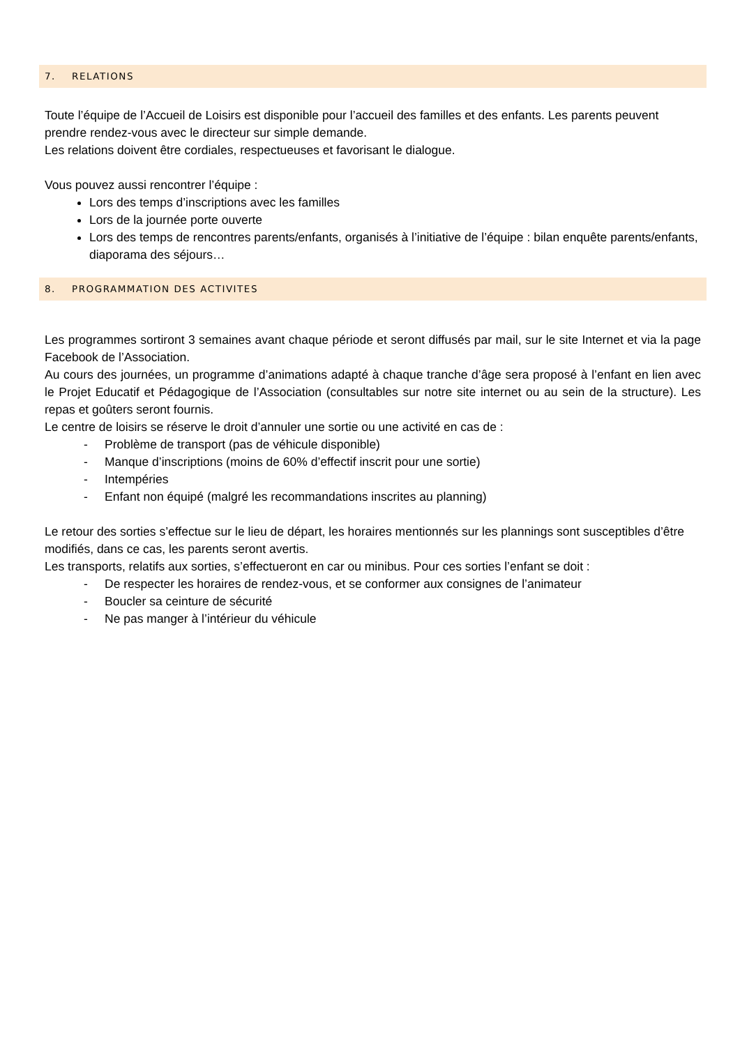7. RELATIONS
Toute l’équipe de l’Accueil de Loisirs est disponible pour l’accueil des familles et des enfants. Les parents peuvent prendre rendez-vous avec le directeur sur simple demande.
Les relations doivent être cordiales, respectueuses et favorisant le dialogue.
Vous pouvez aussi rencontrer l’équipe :
Lors des temps d’inscriptions avec les familles
Lors de la journée porte ouverte
Lors des temps de rencontres parents/enfants, organisés à l’initiative de l’équipe : bilan enquête parents/enfants, diaporama des séjours…
8. PROGRAMMATION DES ACTIVITES
Les programmes sortiront 3 semaines avant chaque période et seront diffusés par mail, sur le site Internet et via la page Facebook de l’Association.
Au cours des journées, un programme d’animations adapté à chaque tranche d’âge sera proposé à l’enfant en lien avec le Projet Educatif et Pédagogique de l’Association (consultables sur notre site internet ou au sein de la structure). Les repas et goûters seront fournis.
Le centre de loisirs se réserve le droit d’annuler une sortie ou une activité en cas de :
- Problème de transport (pas de véhicule disponible)
- Manque d’inscriptions (moins de 60% d’effectif inscrit pour une sortie)
- Intempéries
- Enfant non équipé (malgré les recommandations inscrites au planning)
Le retour des sorties s’effectue sur le lieu de départ, les horaires mentionnés sur les plannings sont susceptibles d’être modifiés, dans ce cas, les parents seront avertis.
Les transports, relatifs aux sorties, s’effectueront en car ou minibus. Pour ces sorties l’enfant se doit :
- De respecter les horaires de rendez-vous, et se conformer aux consignes de l’animateur
- Boucler sa ceinture de sécurité
- Ne pas manger à l’intérieur du véhicule